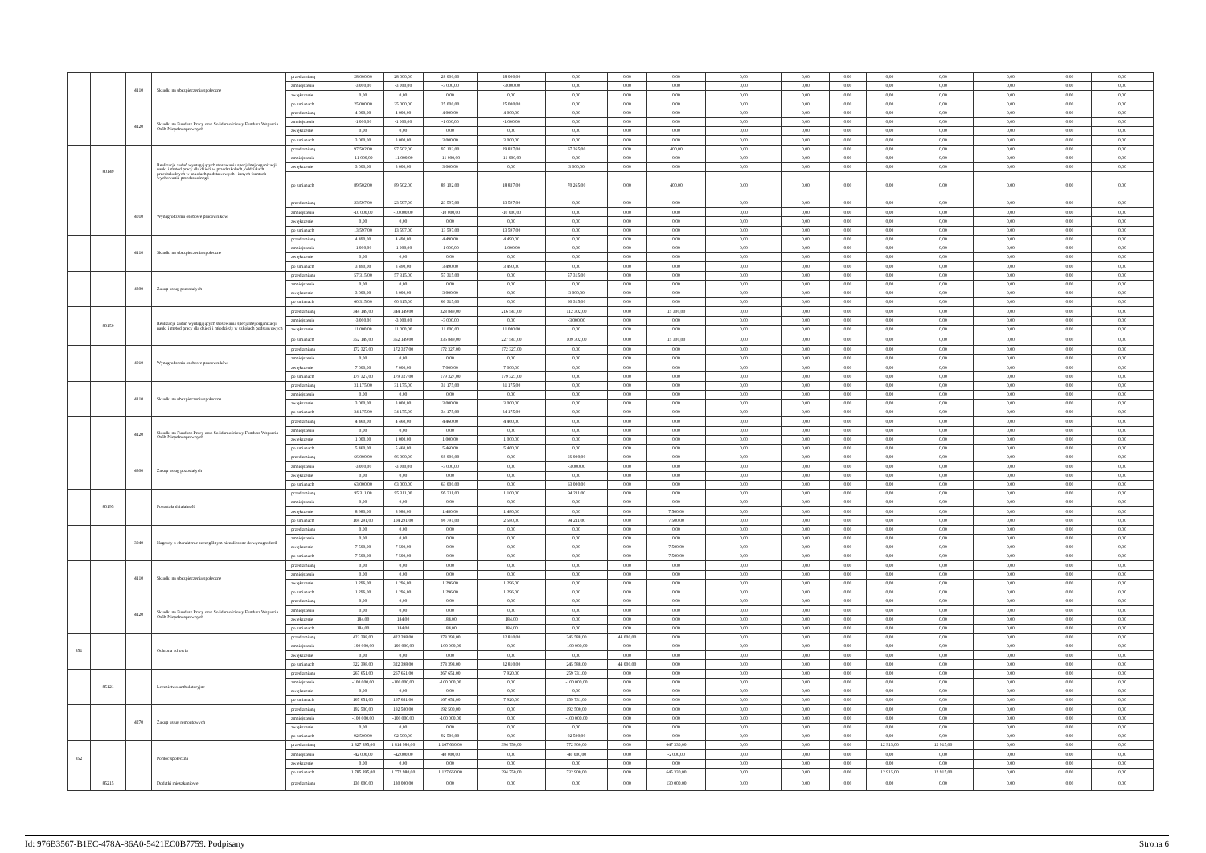| | | 4110 | Składki na ubezpieczenia społeczne | przed zmianą | 28 000,00 | 28 000,00 | 28 000,00 | 28 000,00 | 0,00 | 0,00 | 0,00 | 0,00 | 0,00 | 0,00 | 0,00 | 0,00 | 0,00 | 0,00 | 0,00 |
| | | | | zmniejszenie | -3 000,00 | -3 000,00 | -3 000,00 | -3 000,00 | 0,00 | 0,00 | 0,00 | 0,00 | 0,00 | 0,00 | 0,00 | 0,00 | 0,00 | 0,00 | 0,00 |
| | | | | zwiększenie | 0,00 | 0,00 | 0,00 | 0,00 | 0,00 | 0,00 | 0,00 | 0,00 | 0,00 | 0,00 | 0,00 | 0,00 | 0,00 | 0,00 | 0,00 |
| | | | | po zmianach | 25 000,00 | 25 000,00 | 25 000,00 | 25 000,00 | 0,00 | 0,00 | 0,00 | 0,00 | 0,00 | 0,00 | 0,00 | 0,00 | 0,00 | 0,00 | 0,00 |
| | | 4120 | Składki na Fundusz Pracy oraz Solidarnościowy Fundusz Wsparcia Osób Niepełnosprawnych | przed zmianą | 4 000,00 | 4 000,00 | 4 000,00 | 4 000,00 | 0,00 | 0,00 | 0,00 | 0,00 | 0,00 | 0,00 | 0,00 | 0,00 | 0,00 | 0,00 | 0,00 |
| | | | | zmniejszenie | -1 000,00 | -1 000,00 | -1 000,00 | -1 000,00 | 0,00 | 0,00 | 0,00 | 0,00 | 0,00 | 0,00 | 0,00 | 0,00 | 0,00 | 0,00 | 0,00 |
| | | | | zwiększenie | 0,00 | 0,00 | 0,00 | 0,00 | 0,00 | 0,00 | 0,00 | 0,00 | 0,00 | 0,00 | 0,00 | 0,00 | 0,00 | 0,00 | 0,00 |
| | | | | po zmianach | 3 000,00 | 3 000,00 | 3 000,00 | 3 000,00 | 0,00 | 0,00 | 0,00 | 0,00 | 0,00 | 0,00 | 0,00 | 0,00 | 0,00 | 0,00 | 0,00 |
| | 80149 | | Realizacja zadań wymagających stosowania specjalnej organizacji nauki i metod pracy dla dzieci w przedszkolach, oddziałach przedszkolnych w szkołach podstawowych i innych formach wychowania przedszkolnego | przed zmianą | 97 502,00 | 97 502,00 | 97 102,00 | 29 837,00 | 67 265,00 | 0,00 | 400,00 | 0,00 | 0,00 | 0,00 | 0,00 | 0,00 | 0,00 | 0,00 | 0,00 |
| | | | | zmniejszenie | -11 000,00 | -11 000,00 | -11 000,00 | -11 000,00 | 0,00 | 0,00 | 0,00 | 0,00 | 0,00 | 0,00 | 0,00 | 0,00 | 0,00 | 0,00 | 0,00 |
| | | | | zwiększenie | 3 000,00 | 3 000,00 | 3 000,00 | 0,00 | 3 000,00 | 0,00 | 0,00 | 0,00 | 0,00 | 0,00 | 0,00 | 0,00 | 0,00 | 0,00 | 0,00 |
| | | | | po zmianach | 89 502,00 | 89 502,00 | 89 102,00 | 18 837,00 | 70 265,00 | 0,00 | 400,00 | 0,00 | 0,00 | 0,00 | 0,00 | 0,00 | 0,00 | 0,00 | 0,00 |
| | | 4010 | Wynagrodzenia osobowe pracowników | przed zmianą | 23 597,00 | 23 597,00 | 23 597,00 | 23 597,00 | 0,00 | 0,00 | 0,00 | 0,00 | 0,00 | 0,00 | 0,00 | 0,00 | 0,00 | 0,00 | 0,00 |
| | | | | zmniejszenie | -10 000,00 | -10 000,00 | -10 000,00 | -10 000,00 | 0,00 | 0,00 | 0,00 | 0,00 | 0,00 | 0,00 | 0,00 | 0,00 | 0,00 | 0,00 | 0,00 |
| | | | | zwiększenie | 0,00 | 0,00 | 0,00 | 0,00 | 0,00 | 0,00 | 0,00 | 0,00 | 0,00 | 0,00 | 0,00 | 0,00 | 0,00 | 0,00 | 0,00 |
| | | | | po zmianach | 13 597,00 | 13 597,00 | 13 597,00 | 13 597,00 | 0,00 | 0,00 | 0,00 | 0,00 | 0,00 | 0,00 | 0,00 | 0,00 | 0,00 | 0,00 | 0,00 |
| | | 4110 | Składki na ubezpieczenia społeczne | przed zmianą | 4 490,00 | 4 490,00 | 4 490,00 | 4 490,00 | 0,00 | 0,00 | 0,00 | 0,00 | 0,00 | 0,00 | 0,00 | 0,00 | 0,00 | 0,00 | 0,00 |
| | | | | zmniejszenie | -1 000,00 | -1 000,00 | -1 000,00 | -1 000,00 | 0,00 | 0,00 | 0,00 | 0,00 | 0,00 | 0,00 | 0,00 | 0,00 | 0,00 | 0,00 | 0,00 |
| | | | | zwiększenie | 0,00 | 0,00 | 0,00 | 0,00 | 0,00 | 0,00 | 0,00 | 0,00 | 0,00 | 0,00 | 0,00 | 0,00 | 0,00 | 0,00 | 0,00 |
| | | | | po zmianach | 3 490,00 | 3 490,00 | 3 490,00 | 3 490,00 | 0,00 | 0,00 | 0,00 | 0,00 | 0,00 | 0,00 | 0,00 | 0,00 | 0,00 | 0,00 | 0,00 |
| | | 4300 | Zakup usług pozostałych | przed zmianą | 57 315,00 | 57 315,00 | 57 315,00 | 0,00 | 57 315,00 | 0,00 | 0,00 | 0,00 | 0,00 | 0,00 | 0,00 | 0,00 | 0,00 | 0,00 | 0,00 |
| | | | | zmniejszenie | 0,00 | 0,00 | 0,00 | 0,00 | 0,00 | 0,00 | 0,00 | 0,00 | 0,00 | 0,00 | 0,00 | 0,00 | 0,00 | 0,00 | 0,00 |
| | | | | zwiększenie | 3 000,00 | 3 000,00 | 3 000,00 | 0,00 | 3 000,00 | 0,00 | 0,00 | 0,00 | 0,00 | 0,00 | 0,00 | 0,00 | 0,00 | 0,00 | 0,00 |
| | | | | po zmianach | 60 315,00 | 60 315,00 | 60 315,00 | 0,00 | 60 315,00 | 0,00 | 0,00 | 0,00 | 0,00 | 0,00 | 0,00 | 0,00 | 0,00 | 0,00 | 0,00 |
| | 80150 | | Realizacja zadań wymagających stosowania specjalnej organizacji nauki i metod pracy dla dzieci i młodzieży w szkołach podstawowych | przed zmianą | 344 149,00 | 344 149,00 | 328 849,00 | 216 547,00 | 112 302,00 | 0,00 | 15 300,00 | 0,00 | 0,00 | 0,00 | 0,00 | 0,00 | 0,00 | 0,00 | 0,00 |
| | | | | zmniejszenie | -3 000,00 | -3 000,00 | -3 000,00 | 0,00 | -3 000,00 | 0,00 | 0,00 | 0,00 | 0,00 | 0,00 | 0,00 | 0,00 | 0,00 | 0,00 | 0,00 |
| | | | | zwiększenie | 11 000,00 | 11 000,00 | 11 000,00 | 11 000,00 | 0,00 | 0,00 | 0,00 | 0,00 | 0,00 | 0,00 | 0,00 | 0,00 | 0,00 | 0,00 | 0,00 |
| | | | | po zmianach | 352 149,00 | 352 149,00 | 336 849,00 | 227 547,00 | 109 302,00 | 0,00 | 15 300,00 | 0,00 | 0,00 | 0,00 | 0,00 | 0,00 | 0,00 | 0,00 | 0,00 |
| | | 4010 | Wynagrodzenia osobowe pracowników | przed zmianą | 172 327,00 | 172 327,00 | 172 327,00 | 172 327,00 | 0,00 | 0,00 | 0,00 | 0,00 | 0,00 | 0,00 | 0,00 | 0,00 | 0,00 | 0,00 | 0,00 |
| | | | | zmniejszenie | 0,00 | 0,00 | 0,00 | 0,00 | 0,00 | 0,00 | 0,00 | 0,00 | 0,00 | 0,00 | 0,00 | 0,00 | 0,00 | 0,00 | 0,00 |
| | | | | zwiększenie | 7 000,00 | 7 000,00 | 7 000,00 | 7 000,00 | 0,00 | 0,00 | 0,00 | 0,00 | 0,00 | 0,00 | 0,00 | 0,00 | 0,00 | 0,00 | 0,00 |
| | | | | po zmianach | 179 327,00 | 179 327,00 | 179 327,00 | 179 327,00 | 0,00 | 0,00 | 0,00 | 0,00 | 0,00 | 0,00 | 0,00 | 0,00 | 0,00 | 0,00 | 0,00 |
| | | 4110 | Składki na ubezpieczenia społeczne | przed zmianą | 31 175,00 | 31 175,00 | 31 175,00 | 31 175,00 | 0,00 | 0,00 | 0,00 | 0,00 | 0,00 | 0,00 | 0,00 | 0,00 | 0,00 | 0,00 | 0,00 |
| | | | | zmniejszenie | 0,00 | 0,00 | 0,00 | 0,00 | 0,00 | 0,00 | 0,00 | 0,00 | 0,00 | 0,00 | 0,00 | 0,00 | 0,00 | 0,00 | 0,00 |
| | | | | zwiększenie | 3 000,00 | 3 000,00 | 3 000,00 | 3 000,00 | 0,00 | 0,00 | 0,00 | 0,00 | 0,00 | 0,00 | 0,00 | 0,00 | 0,00 | 0,00 | 0,00 |
| | | | | po zmianach | 34 175,00 | 34 175,00 | 34 175,00 | 34 175,00 | 0,00 | 0,00 | 0,00 | 0,00 | 0,00 | 0,00 | 0,00 | 0,00 | 0,00 | 0,00 | 0,00 |
| | | 4120 | Składki na Fundusz Pracy oraz Solidarnościowy Fundusz Wsparcia Osób Niepełnosprawnych | przed zmianą | 4 460,00 | 4 460,00 | 4 460,00 | 4 460,00 | 0,00 | 0,00 | 0,00 | 0,00 | 0,00 | 0,00 | 0,00 | 0,00 | 0,00 | 0,00 | 0,00 |
| | | | | zmniejszenie | 0,00 | 0,00 | 0,00 | 0,00 | 0,00 | 0,00 | 0,00 | 0,00 | 0,00 | 0,00 | 0,00 | 0,00 | 0,00 | 0,00 | 0,00 |
| | | | | zwiększenie | 1 000,00 | 1 000,00 | 1 000,00 | 1 000,00 | 0,00 | 0,00 | 0,00 | 0,00 | 0,00 | 0,00 | 0,00 | 0,00 | 0,00 | 0,00 | 0,00 |
| | | | | po zmianach | 5 460,00 | 5 460,00 | 5 460,00 | 5 460,00 | 0,00 | 0,00 | 0,00 | 0,00 | 0,00 | 0,00 | 0,00 | 0,00 | 0,00 | 0,00 | 0,00 |
| | | 4300 | Zakup usług pozostałych | przed zmianą | 66 000,00 | 66 000,00 | 66 000,00 | 0,00 | 66 000,00 | 0,00 | 0,00 | 0,00 | 0,00 | 0,00 | 0,00 | 0,00 | 0,00 | 0,00 | 0,00 |
| | | | | zmniejszenie | -3 000,00 | -3 000,00 | -3 000,00 | 0,00 | -3 000,00 | 0,00 | 0,00 | 0,00 | 0,00 | 0,00 | 0,00 | 0,00 | 0,00 | 0,00 | 0,00 |
| | | | | zwiększenie | 0,00 | 0,00 | 0,00 | 0,00 | 0,00 | 0,00 | 0,00 | 0,00 | 0,00 | 0,00 | 0,00 | 0,00 | 0,00 | 0,00 | 0,00 |
| | | | | po zmianach | 63 000,00 | 63 000,00 | 63 000,00 | 0,00 | 63 000,00 | 0,00 | 0,00 | 0,00 | 0,00 | 0,00 | 0,00 | 0,00 | 0,00 | 0,00 | 0,00 |
| | 80195 | | Pozostała działalność | przed zmianą | 95 311,00 | 95 311,00 | 95 311,00 | 1 100,00 | 94 211,00 | 0,00 | 0,00 | 0,00 | 0,00 | 0,00 | 0,00 | 0,00 | 0,00 | 0,00 | 0,00 |
| | | | | zmniejszenie | 0,00 | 0,00 | 0,00 | 0,00 | 0,00 | 0,00 | 0,00 | 0,00 | 0,00 | 0,00 | 0,00 | 0,00 | 0,00 | 0,00 | 0,00 |
| | | | | zwiększenie | 8 980,00 | 8 980,00 | 1 480,00 | 1 480,00 | 0,00 | 0,00 | 7 500,00 | 0,00 | 0,00 | 0,00 | 0,00 | 0,00 | 0,00 | 0,00 | 0,00 |
| | | | | po zmianach | 104 291,00 | 104 291,00 | 96 791,00 | 2 580,00 | 94 211,00 | 0,00 | 7 500,00 | 0,00 | 0,00 | 0,00 | 0,00 | 0,00 | 0,00 | 0,00 | 0,00 |
| | | 3040 | Nagrody o charakterze szczególnym niezaliczone do wynagrodzeń | przed zmianą | 0,00 | 0,00 | 0,00 | 0,00 | 0,00 | 0,00 | 0,00 | 0,00 | 0,00 | 0,00 | 0,00 | 0,00 | 0,00 | 0,00 | 0,00 |
| | | | | zmniejszenie | 0,00 | 0,00 | 0,00 | 0,00 | 0,00 | 0,00 | 0,00 | 0,00 | 0,00 | 0,00 | 0,00 | 0,00 | 0,00 | 0,00 | 0,00 |
| | | | | zwiększenie | 7 500,00 | 7 500,00 | 0,00 | 0,00 | 0,00 | 0,00 | 7 500,00 | 0,00 | 0,00 | 0,00 | 0,00 | 0,00 | 0,00 | 0,00 | 0,00 |
| | | | | po zmianach | 7 500,00 | 7 500,00 | 0,00 | 0,00 | 0,00 | 0,00 | 7 500,00 | 0,00 | 0,00 | 0,00 | 0,00 | 0,00 | 0,00 | 0,00 | 0,00 |
| | | 4110 | Składki na ubezpieczenia społeczne | przed zmianą | 0,00 | 0,00 | 0,00 | 0,00 | 0,00 | 0,00 | 0,00 | 0,00 | 0,00 | 0,00 | 0,00 | 0,00 | 0,00 | 0,00 | 0,00 |
| | | | | zmniejszenie | 0,00 | 0,00 | 0,00 | 0,00 | 0,00 | 0,00 | 0,00 | 0,00 | 0,00 | 0,00 | 0,00 | 0,00 | 0,00 | 0,00 | 0,00 |
| | | | | zwiększenie | 1 296,00 | 1 296,00 | 1 296,00 | 1 296,00 | 0,00 | 0,00 | 0,00 | 0,00 | 0,00 | 0,00 | 0,00 | 0,00 | 0,00 | 0,00 | 0,00 |
| | | | | po zmianach | 1 296,00 | 1 296,00 | 1 296,00 | 1 296,00 | 0,00 | 0,00 | 0,00 | 0,00 | 0,00 | 0,00 | 0,00 | 0,00 | 0,00 | 0,00 | 0,00 |
| | | 4120 | Składki na Fundusz Pracy oraz Solidarnościowy Fundusz Wsparcia Osób Niepełnosprawnych | przed zmianą | 0,00 | 0,00 | 0,00 | 0,00 | 0,00 | 0,00 | 0,00 | 0,00 | 0,00 | 0,00 | 0,00 | 0,00 | 0,00 | 0,00 | 0,00 |
| | | | | zmniejszenie | 0,00 | 0,00 | 0,00 | 0,00 | 0,00 | 0,00 | 0,00 | 0,00 | 0,00 | 0,00 | 0,00 | 0,00 | 0,00 | 0,00 | 0,00 |
| | | | | zwiększenie | 184,00 | 184,00 | 184,00 | 184,00 | 0,00 | 0,00 | 0,00 | 0,00 | 0,00 | 0,00 | 0,00 | 0,00 | 0,00 | 0,00 | 0,00 |
| | | | | po zmianach | 184,00 | 184,00 | 184,00 | 184,00 | 0,00 | 0,00 | 0,00 | 0,00 | 0,00 | 0,00 | 0,00 | 0,00 | 0,00 | 0,00 | 0,00 |
| 851 | | | Ochrona zdrowia | przed zmianą | 422 398,00 | 422 398,00 | 378 398,00 | 32 810,00 | 345 588,00 | 44 000,00 | 0,00 | 0,00 | 0,00 | 0,00 | 0,00 | 0,00 | 0,00 | 0,00 | 0,00 |
| | | | | zmniejszenie | -100 000,00 | -100 000,00 | -100 000,00 | 0,00 | -100 000,00 | 0,00 | 0,00 | 0,00 | 0,00 | 0,00 | 0,00 | 0,00 | 0,00 | 0,00 | 0,00 |
| | | | | zwiększenie | 0,00 | 0,00 | 0,00 | 0,00 | 0,00 | 0,00 | 0,00 | 0,00 | 0,00 | 0,00 | 0,00 | 0,00 | 0,00 | 0,00 | 0,00 |
| | | | | po zmianach | 322 398,00 | 322 398,00 | 278 398,00 | 32 810,00 | 245 588,00 | 44 000,00 | 0,00 | 0,00 | 0,00 | 0,00 | 0,00 | 0,00 | 0,00 | 0,00 | 0,00 |
| | 85121 | | Lecznictwo ambulatoryjne | przed zmianą | 267 651,00 | 267 651,00 | 267 651,00 | 7 920,00 | 259 731,00 | 0,00 | 0,00 | 0,00 | 0,00 | 0,00 | 0,00 | 0,00 | 0,00 | 0,00 | 0,00 |
| | | | | zmniejszenie | -100 000,00 | -100 000,00 | -100 000,00 | 0,00 | -100 000,00 | 0,00 | 0,00 | 0,00 | 0,00 | 0,00 | 0,00 | 0,00 | 0,00 | 0,00 | 0,00 |
| | | | | zwiększenie | 0,00 | 0,00 | 0,00 | 0,00 | 0,00 | 0,00 | 0,00 | 0,00 | 0,00 | 0,00 | 0,00 | 0,00 | 0,00 | 0,00 | 0,00 |
| | | | | po zmianach | 167 651,00 | 167 651,00 | 167 651,00 | 7 920,00 | 159 731,00 | 0,00 | 0,00 | 0,00 | 0,00 | 0,00 | 0,00 | 0,00 | 0,00 | 0,00 | 0,00 |
| | | 4270 | Zakup usług remontowych | przed zmianą | 192 500,00 | 192 500,00 | 192 500,00 | 0,00 | 192 500,00 | 0,00 | 0,00 | 0,00 | 0,00 | 0,00 | 0,00 | 0,00 | 0,00 | 0,00 | 0,00 |
| | | | | zmniejszenie | -100 000,00 | -100 000,00 | -100 000,00 | 0,00 | -100 000,00 | 0,00 | 0,00 | 0,00 | 0,00 | 0,00 | 0,00 | 0,00 | 0,00 | 0,00 | 0,00 |
| | | | | zwiększenie | 0,00 | 0,00 | 0,00 | 0,00 | 0,00 | 0,00 | 0,00 | 0,00 | 0,00 | 0,00 | 0,00 | 0,00 | 0,00 | 0,00 | 0,00 |
| | | | | po zmianach | 92 500,00 | 92 500,00 | 92 500,00 | 0,00 | 92 500,00 | 0,00 | 0,00 | 0,00 | 0,00 | 0,00 | 0,00 | 0,00 | 0,00 | 0,00 | 0,00 |
| 852 | | | Pomoc społeczna | przed zmianą | 1 827 895,00 | 1 814 980,00 | 1 167 650,00 | 394 750,00 | 772 900,00 | 0,00 | 647 330,00 | 0,00 | 0,00 | 0,00 | 12 915,00 | 12 915,00 | 0,00 | 0,00 | 0,00 |
| | | | | zmniejszenie | -42 000,00 | -42 000,00 | -40 000,00 | 0,00 | -40 000,00 | 0,00 | -2 000,00 | 0,00 | 0,00 | 0,00 | 0,00 | 0,00 | 0,00 | 0,00 | 0,00 |
| | | | | zwiększenie | 0,00 | 0,00 | 0,00 | 0,00 | 0,00 | 0,00 | 0,00 | 0,00 | 0,00 | 0,00 | 0,00 | 0,00 | 0,00 | 0,00 | 0,00 |
| | | | | po zmianach | 1 785 895,00 | 1 772 980,00 | 1 127 650,00 | 394 750,00 | 732 900,00 | 0,00 | 645 330,00 | 0,00 | 0,00 | 0,00 | 12 915,00 | 12 915,00 | 0,00 | 0,00 | 0,00 |
| | 85215 | | Dodatki mieszkaniowe | przed zmianą | 130 000,00 | 130 000,00 | 0,00 | 0,00 | 0,00 | 0,00 | 130 000,00 | 0,00 | 0,00 | 0,00 | 0,00 | 0,00 | 0,00 | 0,00 | 0,00 |
Id: 976B3567-B1EC-478A-86A0-5421EC0B7759. Podpisany Strona 6